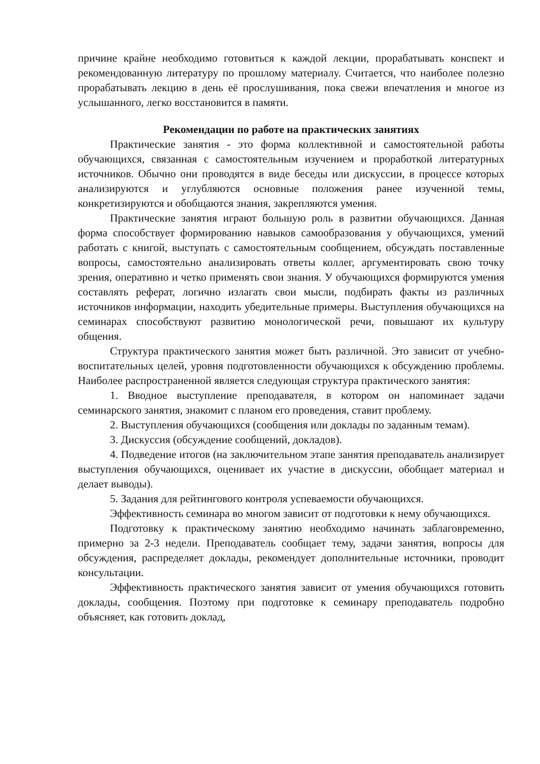причине крайне необходимо готовиться к каждой лекции, прорабатывать конспект и рекомендованную литературу по прошлому материалу. Считается, что наиболее полезно прорабатывать лекцию в день её прослушивания, пока свежи впечатления и многое из услышанного, легко восстановится в памяти.
Рекомендации по работе на практических занятиях
Практические занятия - это форма коллективной и самостоятельной работы обучающихся, связанная с самостоятельным изучением и проработкой литературных источников. Обычно они проводятся в виде беседы или дискуссии, в процессе которых анализируются и углубляются основные положения ранее изученной темы, конкретизируются и обобщаются знания, закрепляются умения.
Практические занятия играют большую роль в развитии обучающихся. Данная форма способствует формированию навыков самообразования у обучающихся, умений работать с книгой, выступать с самостоятельным сообщением, обсуждать поставленные вопросы, самостоятельно анализировать ответы коллег, аргументировать свою точку зрения, оперативно и четко применять свои знания. У обучающихся формируются умения составлять реферат, логично излагать свои мысли, подбирать факты из различных источников информации, находить убедительные примеры. Выступления обучающихся на семинарах способствуют развитию монологической речи, повышают их культуру общения.
Структура практического занятия может быть различной. Это зависит от учебно-воспитательных целей, уровня подготовленности обучающихся к обсуждению проблемы. Наиболее распространенной является следующая структура практического занятия:
1. Вводное выступление преподавателя, в котором он напоминает задачи семинарского занятия, знакомит с планом его проведения, ставит проблему.
2. Выступления обучающихся (сообщения или доклады по заданным темам).
3. Дискуссия (обсуждение сообщений, докладов).
4. Подведение итогов (на заключительном этапе занятия преподаватель анализирует выступления обучающихся, оценивает их участие в дискуссии, обобщает материал и делает выводы).
5. Задания для рейтингового контроля успеваемости обучающихся.
Эффективность семинара во многом зависит от подготовки к нему обучающихся.
Подготовку к практическому занятию необходимо начинать заблаговременно, примерно за 2-3 недели. Преподаватель сообщает тему, задачи занятия, вопросы для обсуждения, распределяет доклады, рекомендует дополнительные источники, проводит консультации.
Эффективность практического занятия зависит от умения обучающихся готовить доклады, сообщения. Поэтому при подготовке к семинару преподаватель подробно объясняет, как готовить доклад,